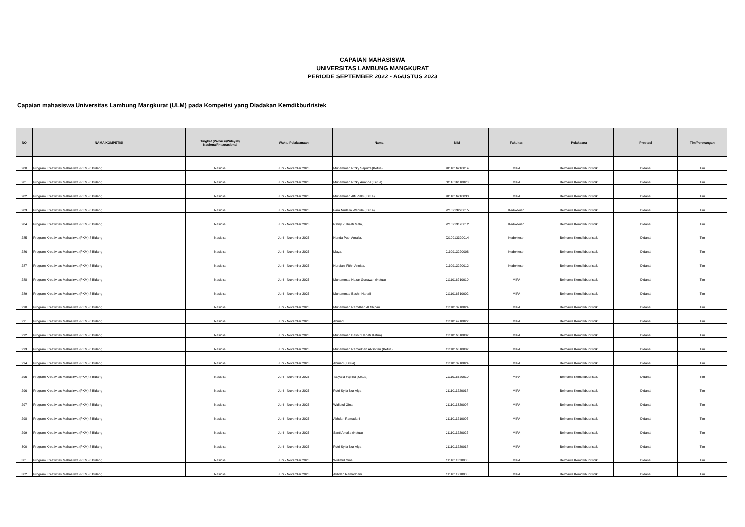CAPAIAN MAHASISWA
UNIVERSITAS LAMBUNG MANGKURAT
PERIODE SEPTEMBER 2022 - AGUSTUS 2023
Capaian mahasiswa Universitas Lambung Mangkurat (ULM) pada Kompetisi yang Diadakan Kemdikbudristek
| NO | NAMA KOMPETISI | Tingkat (Provinsi/Wilayah/ Nasional/Internasional | Waktu Pelaksanaan | Nama | NIM | Fakultas | Pelaksana | Prestasi | Tim/Perorangan |
| --- | --- | --- | --- | --- | --- | --- | --- | --- | --- |
| 280 | Program Kreativitas Mahasiswa (PKM) 8 Bidang | Nasional | Juni - November 2023 | Muhammad Rizky Saputra (Ketua) | 2011016210014 | MIPA | Belmawa Kemdikbudristek | Didanai | Tim |
| 281 | Program Kreativitas Mahasiswa (PKM) 8 Bidang | Nasional | Juni - November 2023 | Muhammad Rizky Ananda (Ketua) | 1811016110020 | MIPA | Belmawa Kemdikbudristek | Didanai | Tim |
| 282 | Program Kreativitas Mahasiswa (PKM) 8 Bidang | Nasional | Juni - November 2023 | Muhammad Alfi Rizki (Ketua) | 2011016210033 | MIPA | Belmawa Kemdikbudristek | Didanai | Tim |
| 283 | Program Kreativitas Mahasiswa (PKM) 8 Bidang | Nasional | Juni - November 2023 | Fara Nurlaila Wahida (Ketua) | 2210913220015 | Kedokteran | Belmawa Kemdikbudristek | Didanai | Tim |
| 284 | Program Kreativitas Mahasiswa (PKM) 8 Bidang | Nasional | Juni - November 2023 | Retny Zulhijati Mala, | 2210913120012 | Kedokteran | Belmawa Kemdikbudristek | Didanai | Tim |
| 285 | Program Kreativitas Mahasiswa (PKM) 8 Bidang | Nasional | Juni - November 2023 | Nanda Putri Amalia, | 2210913320014 | Kedokteran | Belmawa Kemdikbudristek | Didanai | Tim |
| 286 | Program Kreativitas Mahasiswa (PKM) 8 Bidang | Nasional | Juni - November 2023 | Maya, | 2110913220008 | Kedokteran | Belmawa Kemdikbudristek | Didanai | Tim |
| 287 | Program Kreativitas Mahasiswa (PKM) 8 Bidang | Nasional | Juni - November 2023 | Nurdiani Fithri Annisa, | 2110913220012 | Kedokteran | Belmawa Kemdikbudristek | Didanai | Tim |
| 288 | Program Kreativitas Mahasiswa (PKM) 8 Bidang | Nasional | Juni - November 2023 | Muhammad Nazar Gunawan (Ketua) | 2111016210010 | MIPA | Belmawa Kemdikbudristek | Didanai | Tim |
| 289 | Program Kreativitas Mahasiswa (PKM) 8 Bidang | Nasional | Juni - November 2023 | Muhammad Bashir Hanafi | 2111016310002 | MIPA | Belmawa Kemdikbudristek | Didanai | Tim |
| 290 | Program Kreativitas Mahasiswa (PKM) 8 Bidang | Nasional | Juni - November 2023 | Muhammad Ramdhan Al Ghipari | 2111013210024 | MIPA | Belmawa Kemdikbudristek | Didanai | Tim |
| 291 | Program Kreativitas Mahasiswa (PKM) 8 Bidang | Nasional | Juni - November 2023 | Ahmad | 2111014210022 | MIPA | Belmawa Kemdikbudristek | Didanai | Tim |
| 292 | Program Kreativitas Mahasiswa (PKM) 8 Bidang | Nasional | Juni - November 2023 | Muhammad Bashir Hanafi (Ketua) | 2111016310002 | MIPA | Belmawa Kemdikbudristek | Didanai | Tim |
| 293 | Program Kreativitas Mahasiswa (PKM) 8 Bidang | Nasional | Juni - November 2023 | Muhammad Ramadhan Al-Ghifari (Ketua) | 2111016310002 | MIPA | Belmawa Kemdikbudristek | Didanai | Tim |
| 294 | Program Kreativitas Mahasiswa (PKM) 8 Bidang | Nasional | Juni - November 2023 | Ahmad (Ketua) | 2111013210024 | MIPA | Belmawa Kemdikbudristek | Didanai | Tim |
| 295 | Program Kreativitas Mahasiswa (PKM) 8 Bidang | Nasional | Juni - November 2023 | Tasyalia Fajrina (Ketua) | 2111016320010 | MIPA | Belmawa Kemdikbudristek | Didanai | Tim |
| 296 | Program Kreativitas Mahasiswa (PKM) 8 Bidang | Nasional | Juni - November 2023 | Putri Syifa Nur Alya | 2111011220018 | MIPA | Belmawa Kemdikbudristek | Didanai | Tim |
| 297 | Program Kreativitas Mahasiswa (PKM) 8 Bidang | Nasional | Juni - November 2023 | Widiatul Gina | 2111011320008 | MIPA | Belmawa Kemdikbudristek | Didanai | Tim |
| 298 | Program Kreativitas Mahasiswa (PKM) 8 Bidang | Nasional | Juni - November 2023 | Akhdan Ramadani | 2111011210005 | MIPA | Belmawa Kemdikbudristek | Didanai | Tim |
| 299 | Program Kreativitas Mahasiswa (PKM) 8 Bidang | Nasional | Juni - November 2023 | Santi Amalia (Ketua) | 2111011220025 | MIPA | Belmawa Kemdikbudristek | Didanai | Tim |
| 300 | Program Kreativitas Mahasiswa (PKM) 8 Bidang | Nasional | Juni - November 2023 | Putri Syifa Nur Alya | 2111011220018 | MIPA | Belmawa Kemdikbudristek | Didanai | Tim |
| 301 | Program Kreativitas Mahasiswa (PKM) 8 Bidang | Nasional | Juni - November 2023 | Widiatul Gina | 2111011320008 | MIPA | Belmawa Kemdikbudristek | Didanai | Tim |
| 302 | Program Kreativitas Mahasiswa (PKM) 8 Bidang | Nasional | Juni - November 2023 | Akhdan Ramadhani | 2111011210005 | MIPA | Belmawa Kemdikbudristek | Didanai | Tim |